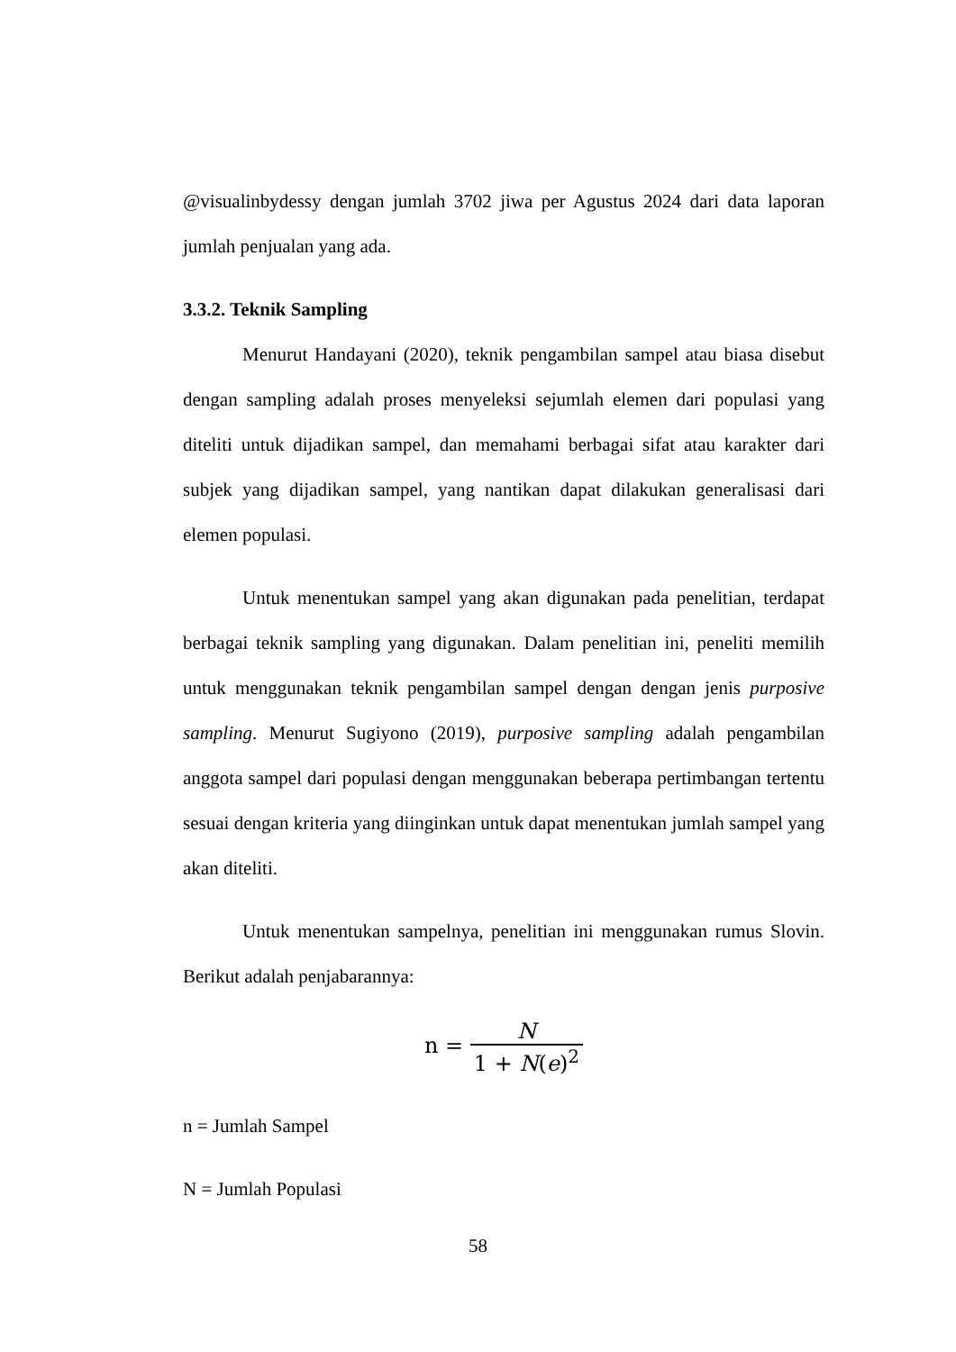@visualinbydessy dengan jumlah 3702 jiwa per Agustus 2024 dari data laporan jumlah penjualan yang ada.
3.3.2. Teknik Sampling
Menurut Handayani (2020), teknik pengambilan sampel atau biasa disebut dengan sampling adalah proses menyeleksi sejumlah elemen dari populasi yang diteliti untuk dijadikan sampel, dan memahami berbagai sifat atau karakter dari subjek yang dijadikan sampel, yang nantikan dapat dilakukan generalisasi dari elemen populasi.
Untuk menentukan sampel yang akan digunakan pada penelitian, terdapat berbagai teknik sampling yang digunakan. Dalam penelitian ini, peneliti memilih untuk menggunakan teknik pengambilan sampel dengan dengan jenis purposive sampling. Menurut Sugiyono (2019), purposive sampling adalah pengambilan anggota sampel dari populasi dengan menggunakan beberapa pertimbangan tertentu sesuai dengan kriteria yang diinginkan untuk dapat menentukan jumlah sampel yang akan diteliti.
Untuk menentukan sampelnya, penelitian ini menggunakan rumus Slovin. Berikut adalah penjabarannya:
n = N 1 + N(e)<sup>2</sup>
n = Jumlah Sampel
N = Jumlah Populasi
58